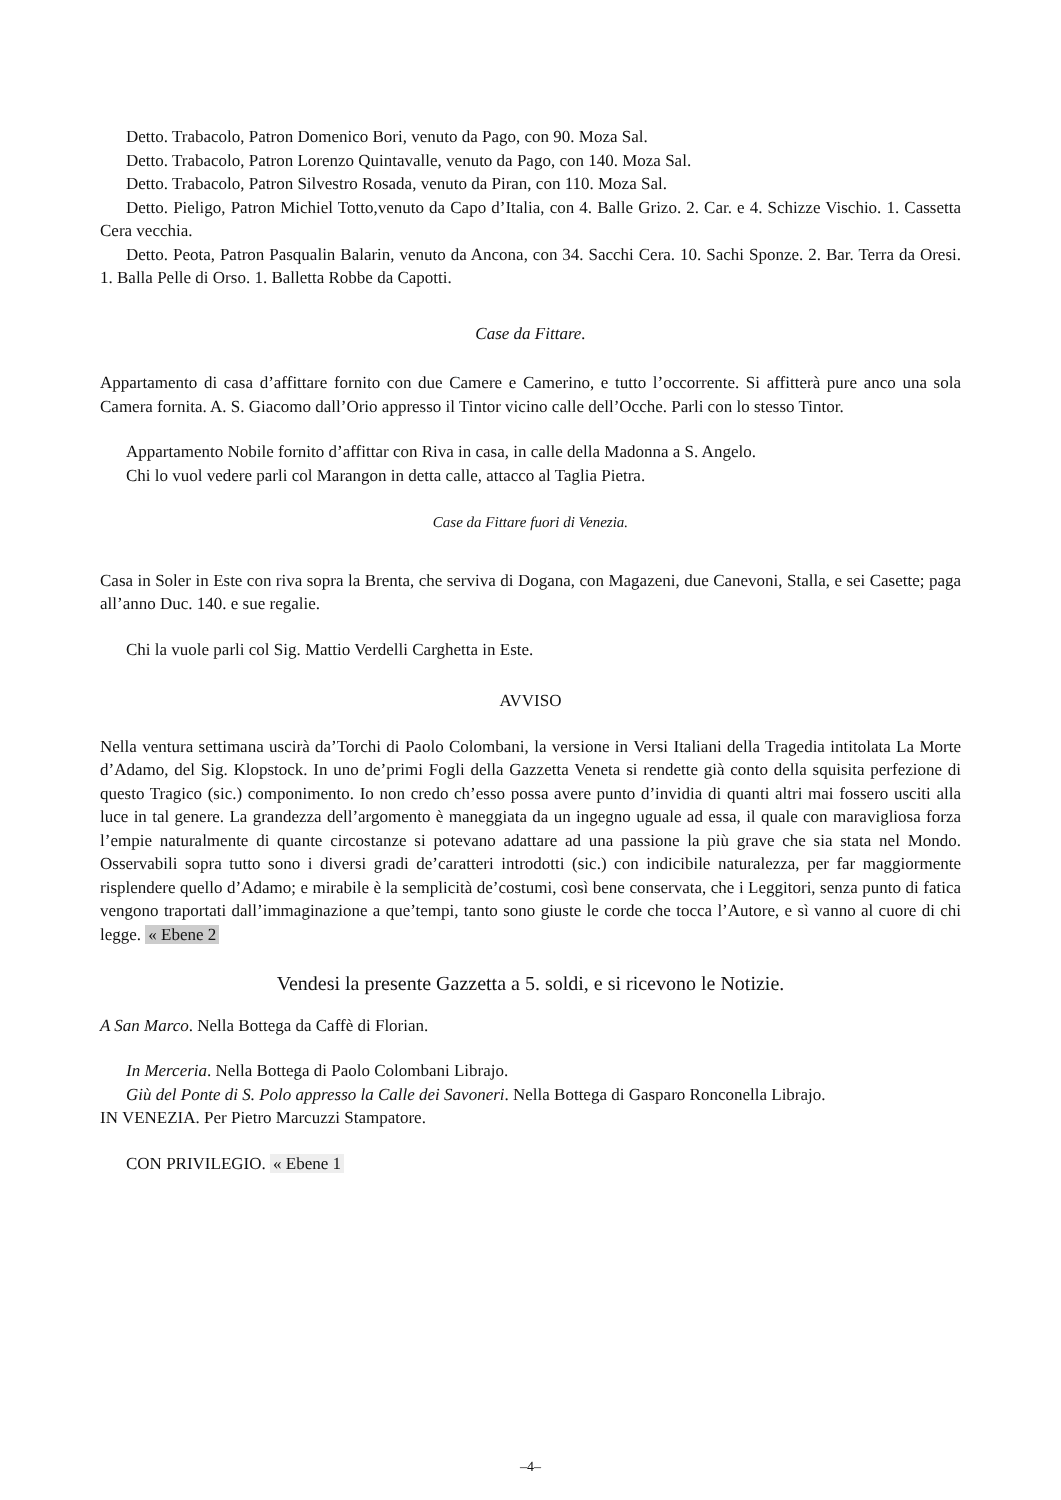Detto. Trabacolo, Patron Domenico Bori, venuto da Pago, con 90. Moza Sal.
Detto. Trabacolo, Patron Lorenzo Quintavalle, venuto da Pago, con 140. Moza Sal.
Detto. Trabacolo, Patron Silvestro Rosada, venuto da Piran, con 110. Moza Sal.
Detto. Pieligo, Patron Michiel Totto,venuto da Capo d’Italia, con 4. Balle Grizo. 2. Car. e 4. Schizze Vischio. 1. Cassetta Cera vecchia.
Detto. Peota, Patron Pasqualin Balarin, venuto da Ancona, con 34. Sacchi Cera. 10. Sachi Sponze. 2. Bar. Terra da Oresi. 1. Balla Pelle di Orso. 1. Balletta Robbe da Capotti.
Case da Fittare.
Appartamento di casa d’affittare fornito con due Camere e Camerino, e tutto l’occorrente. Si affitterà pure anco una sola Camera fornita. A. S. Giacomo dall’Orio appresso il Tintor vicino calle dell’Ocche. Parli con lo stesso Tintor.
Appartamento Nobile fornito d’affittar con Riva in casa, in calle della Madonna a S. Angelo.
Chi lo vuol vedere parli col Marangon in detta calle, attacco al Taglia Pietra.
Case da Fittare fuori di Venezia.
Casa in Soler in Este con riva sopra la Brenta, che serviva di Dogana, con Magazeni, due Canevoni, Stalla, e sei Casette; paga all’anno Duc. 140. e sue regalie.
Chi la vuole parli col Sig. Mattio Verdelli Carghetta in Este.
AVVISO
Nella ventura settimana uscirà da’Torchi di Paolo Colombani, la versione in Versi Italiani della Tragedia intitolata La Morte d’Adamo, del Sig. Klopstock. In uno de’primi Fogli della Gazzetta Veneta si rendette già conto della squisita perfezione di questo Tragico (sic.) componimento. Io non credo ch’esso possa avere punto d’invidia di quanti altri mai fossero usciti alla luce in tal genere. La grandezza dell’argomento è maneggiata da un ingegno uguale ad essa, il quale con maravigliosa forza l’empie naturalmente di quante circostanze si potevano adattare ad una passione la più grave che sia stata nel Mondo. Osservabili sopra tutto sono i diversi gradi de’caratteri introdotti (sic.) con indicibile naturalezza, per far maggiormente risplendere quello d’Adamo; e mirabile è la semplicità de’costumi, così bene conservata, che i Leggitori, senza punto di fatica vengono traportati dall’immaginazione a que’tempi, tanto sono giuste le corde che tocca l’Autore, e sì vanno al cuore di chi legge. « Ebene 2
Vendesi la presente Gazzetta a 5. soldi, e si ricevono le Notizie.
A San Marco. Nella Bottega da Caffè di Florian.
In Merceria. Nella Bottega di Paolo Colombani Librajo.
Giù del Ponte di S. Polo appresso la Calle dei Savoneri. Nella Bottega di Gasparo Ronconella Librajo.
IN VENEZIA. Per Pietro Marcuzzi Stampatore.
CON PRIVILEGIO. « Ebene 1
–4–